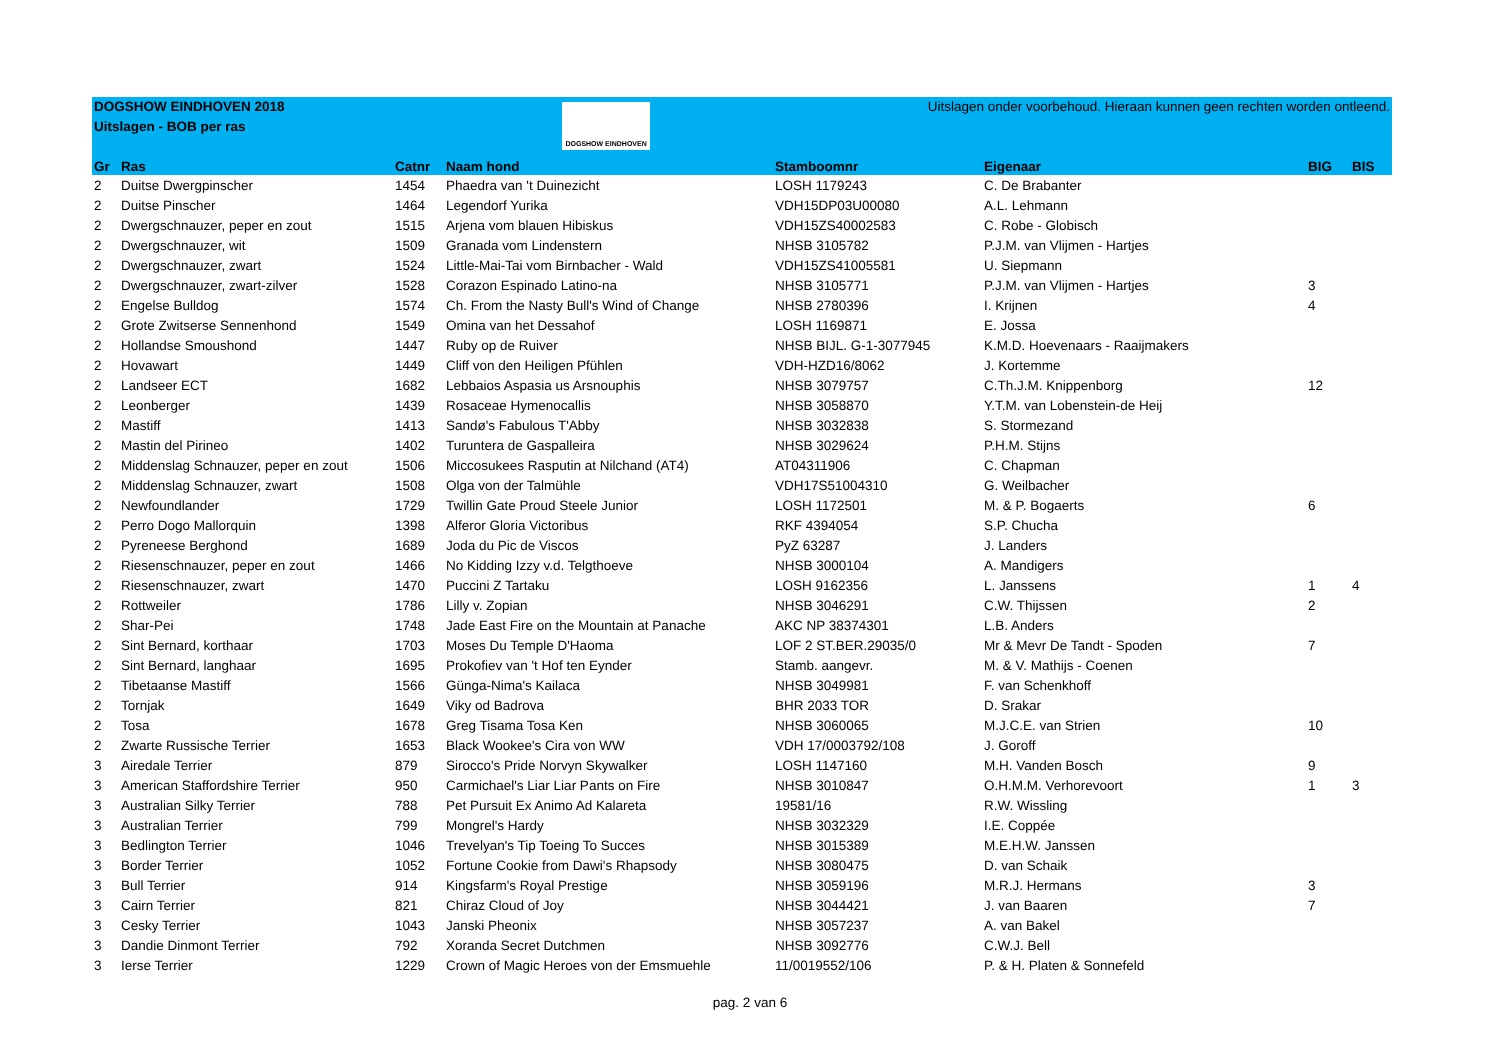DOGSHOW EINDHOVEN 2018
Uitslagen - BOB per ras
DOGSHOW EINDHOVEN
Uitslagen onder voorbehoud. Hieraan kunnen geen rechten worden ontleend.
| Gr | Ras | Catnr | Naam hond | Stamboomnr | Eigenaar | BIG | BIS |
| --- | --- | --- | --- | --- | --- | --- | --- |
| 2 | Duitse Dwergpinscher | 1454 | Phaedra van 't Duinezicht | LOSH 1179243 | C. De Brabanter | | |
| 2 | Duitse Pinscher | 1464 | Legendorf Yurika | VDH15DP03U00080 | A.L. Lehmann | | |
| 2 | Dwergschnauzer, peper en zout | 1515 | Arjena vom blauen Hibiskus | VDH15ZS40002583 | C. Robe - Globisch | | |
| 2 | Dwergschnauzer, wit | 1509 | Granada vom Lindenstern | NHSB 3105782 | P.J.M. van Vlijmen - Hartjes | | |
| 2 | Dwergschnauzer, zwart | 1524 | Little-Mai-Tai vom Birnbacher - Wald | VDH15ZS41005581 | U. Siepmann | | |
| 2 | Dwergschnauzer, zwart-zilver | 1528 | Corazon Espinado Latino-na | NHSB 3105771 | P.J.M. van Vlijmen - Hartjes | 3 | |
| 2 | Engelse Bulldog | 1574 | Ch. From the Nasty Bull's Wind of Change | NHSB 2780396 | I. Krijnen | 4 | |
| 2 | Grote Zwitserse Sennenhond | 1549 | Omina van het Dessahof | LOSH 1169871 | E. Jossa | | |
| 2 | Hollandse Smoushond | 1447 | Ruby op de Ruiver | NHSB BIJL. G-1-3077945 | K.M.D. Hoevenaars - Raaijmakers | | |
| 2 | Hovawart | 1449 | Cliff von den Heiligen Pfühlen | VDH-HZD16/8062 | J. Kortemme | | |
| 2 | Landseer ECT | 1682 | Lebbaios Aspasia us Arsnouphis | NHSB 3079757 | C.Th.J.M. Knippenborg | 12 | |
| 2 | Leonberger | 1439 | Rosaceae Hymenocallis | NHSB 3058870 | Y.T.M. van Lobenstein-de Heij | | |
| 2 | Mastiff | 1413 | Sandø's Fabulous T'Abby | NHSB 3032838 | S. Stormezand | | |
| 2 | Mastin del Pirineo | 1402 | Turuntera de Gaspalleira | NHSB 3029624 | P.H.M. Stijns | | |
| 2 | Middenslag Schnauzer, peper en zout | 1506 | Miccosukees Rasputin at Nilchand (AT4) | AT04311906 | C. Chapman | | |
| 2 | Middenslag Schnauzer, zwart | 1508 | Olga von der Talmühle | VDH17S51004310 | G. Weilbacher | | |
| 2 | Newfoundlander | 1729 | Twillin Gate Proud Steele Junior | LOSH 1172501 | M. & P. Bogaerts | 6 | |
| 2 | Perro Dogo Mallorquin | 1398 | Alferor Gloria Victoribus | RKF 4394054 | S.P. Chucha | | |
| 2 | Pyreneese Berghond | 1689 | Joda du Pic de Viscos | PyZ 63287 | J. Landers | | |
| 2 | Riesenschnauzer, peper en zout | 1466 | No Kidding Izzy v.d. Telgthoeve | NHSB 3000104 | A. Mandigers | | |
| 2 | Riesenschnauzer, zwart | 1470 | Puccini Z Tartaku | LOSH 9162356 | L. Janssens | 1 | 4 |
| 2 | Rottweiler | 1786 | Lilly v. Zopian | NHSB 3046291 | C.W. Thijssen | 2 | |
| 2 | Shar-Pei | 1748 | Jade East Fire on the Mountain at Panache | AKC NP 38374301 | L.B. Anders | | |
| 2 | Sint Bernard, korthaar | 1703 | Moses Du Temple D'Haoma | LOF 2 ST.BER.29035/0 | Mr & Mevr De Tandt - Spoden | 7 | |
| 2 | Sint Bernard, langhaar | 1695 | Prokofiev van 't Hof ten Eynder | Stamb. aangevr. | M. & V. Mathijs - Coenen | | |
| 2 | Tibetaanse Mastiff | 1566 | Günga-Nima's Kailaca | NHSB 3049981 | F. van Schenkhoff | | |
| 2 | Tornjak | 1649 | Viky od Badrova | BHR 2033 TOR | D. Srakar | | |
| 2 | Tosa | 1678 | Greg Tisama Tosa Ken | NHSB 3060065 | M.J.C.E. van Strien | 10 | |
| 2 | Zwarte Russische Terrier | 1653 | Black Wookee's Cira von WW | VDH 17/0003792/108 | J. Goroff | | |
| 3 | Airedale Terrier | 879 | Sirocco's Pride Norvyn Skywalker | LOSH 1147160 | M.H. Vanden Bosch | 9 | |
| 3 | American Staffordshire Terrier | 950 | Carmichael's Liar Liar Pants on Fire | NHSB 3010847 | O.H.M.M. Verhorevoort | 1 | 3 |
| 3 | Australian Silky Terrier | 788 | Pet Pursuit Ex Animo Ad Kalareta | 19581/16 | R.W. Wissling | | |
| 3 | Australian Terrier | 799 | Mongrel's Hardy | NHSB 3032329 | I.E. Coppée | | |
| 3 | Bedlington Terrier | 1046 | Trevelyan's Tip Toeing To Succes | NHSB 3015389 | M.E.H.W. Janssen | | |
| 3 | Border Terrier | 1052 | Fortune Cookie from Dawi's Rhapsody | NHSB 3080475 | D. van Schaik | | |
| 3 | Bull Terrier | 914 | Kingsfarm's Royal Prestige | NHSB 3059196 | M.R.J. Hermans | 3 | |
| 3 | Cairn Terrier | 821 | Chiraz Cloud of Joy | NHSB 3044421 | J. van Baaren | 7 | |
| 3 | Cesky Terrier | 1043 | Janski Pheonix | NHSB 3057237 | A. van Bakel | | |
| 3 | Dandie Dinmont Terrier | 792 | Xoranda Secret Dutchmen | NHSB 3092776 | C.W.J. Bell | | |
| 3 | Ierse Terrier | 1229 | Crown of Magic Heroes von der Emsmuehle | 11/0019552/106 | P. & H. Platen & Sonnefeld | | |
pag. 2 van 6